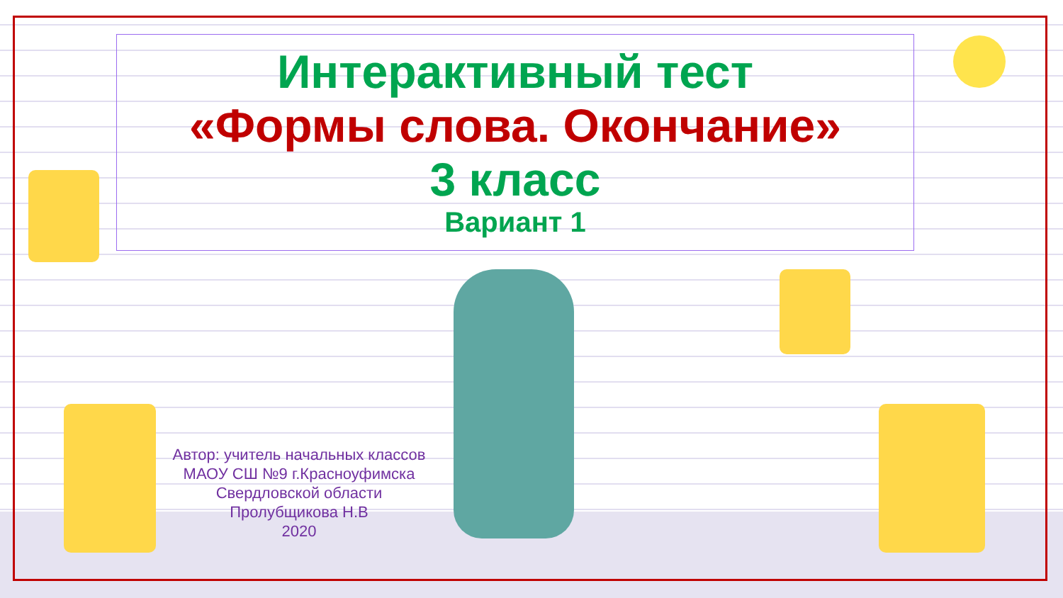Интерактивный тест
«Формы слова. Окончание»
3 класс
Вариант 1
Автор: учитель начальных классов
МАОУ СШ №9 г.Красноуфимска
Свердловской области
Пролубщикова Н.В
2020